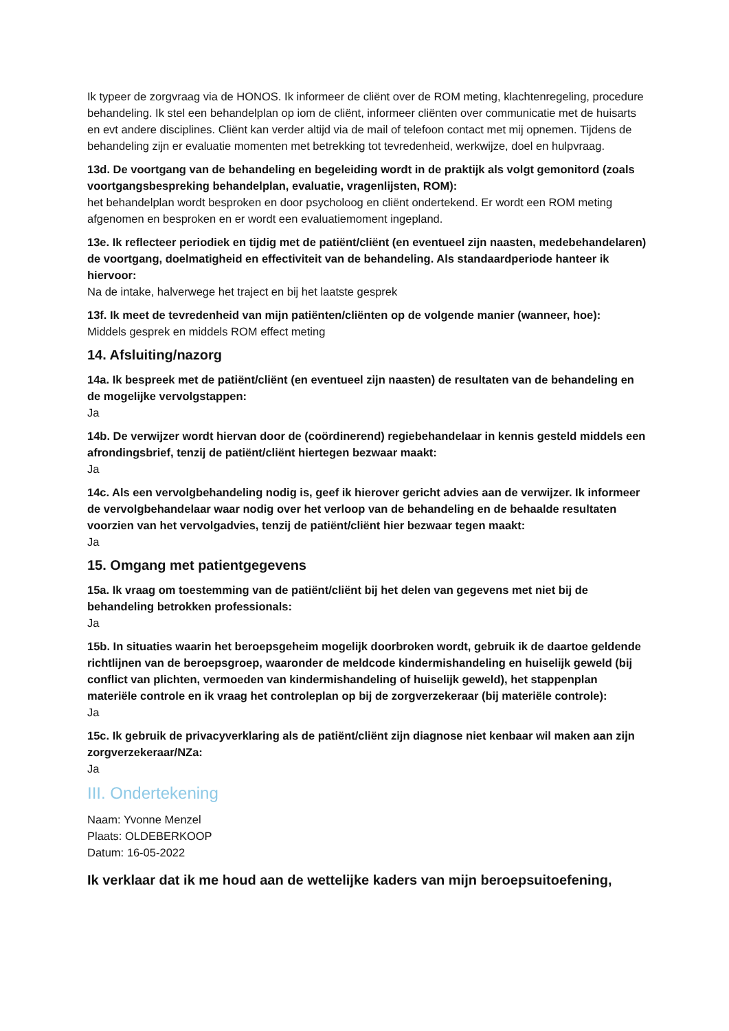Ik typeer de zorgvraag via de HONOS. Ik informeer de cliënt over de ROM meting, klachtenregeling, procedure behandeling. Ik stel een behandelplan op iom de cliënt, informeer cliënten over communicatie met de huisarts en evt andere disciplines. Cliënt kan verder altijd via de mail of telefoon contact met mij opnemen. Tijdens de behandeling zijn er evaluatie momenten met betrekking tot tevredenheid, werkwijze, doel en hulpvraag.
13d. De voortgang van de behandeling en begeleiding wordt in de praktijk als volgt gemonitord (zoals voortgangsbespreking behandelplan, evaluatie, vragenlijsten, ROM):
het behandelplan wordt besproken en door psycholoog en cliënt ondertekend. Er wordt een ROM meting afgenomen en besproken en er wordt een evaluatiemoment ingepland.
13e. Ik reflecteer periodiek en tijdig met de patiënt/cliënt (en eventueel zijn naasten, medebehandelaren) de voortgang, doelmatigheid en effectiviteit van de behandeling. Als standaardperiode hanteer ik hiervoor:
Na de intake, halverwege het traject en bij het laatste gesprek
13f. Ik meet de tevredenheid van mijn patiënten/cliënten op de volgende manier (wanneer, hoe):
Middels gesprek en middels ROM effect meting
14. Afsluiting/nazorg
14a. Ik bespreek met de patiënt/cliënt (en eventueel zijn naasten) de resultaten van de behandeling en de mogelijke vervolgstappen:
Ja
14b. De verwijzer wordt hiervan door de (coördinerend) regiebehandelaar in kennis gesteld middels een afrondingsbrief, tenzij de patiënt/cliënt hiertegen bezwaar maakt:
Ja
14c. Als een vervolgbehandeling nodig is, geef ik hierover gericht advies aan de verwijzer. Ik informeer de vervolgbehandelaar waar nodig over het verloop van de behandeling en de behaalde resultaten voorzien van het vervolgadvies, tenzij de patiënt/cliënt hier bezwaar tegen maakt:
Ja
15. Omgang met patientgegevens
15a. Ik vraag om toestemming van de patiënt/cliënt bij het delen van gegevens met niet bij de behandeling betrokken professionals:
Ja
15b. In situaties waarin het beroepsgeheim mogelijk doorbroken wordt, gebruik ik de daartoe geldende richtlijnen van de beroepsgroep, waaronder de meldcode kindermishandeling en huiselijk geweld (bij conflict van plichten, vermoeden van kindermishandeling of huiselijk geweld), het stappenplan materiële controle en ik vraag het controleplan op bij de zorgverzekeraar (bij materiële controle):
Ja
15c. Ik gebruik de privacyverklaring als de patiënt/cliënt zijn diagnose niet kenbaar wil maken aan zijn zorgverzekeraar/NZa:
Ja
III. Ondertekening
Naam: Yvonne Menzel
Plaats: OLDEBERKOOP
Datum: 16-05-2022
Ik verklaar dat ik me houd aan de wettelijke kaders van mijn beroepsuitoefening,